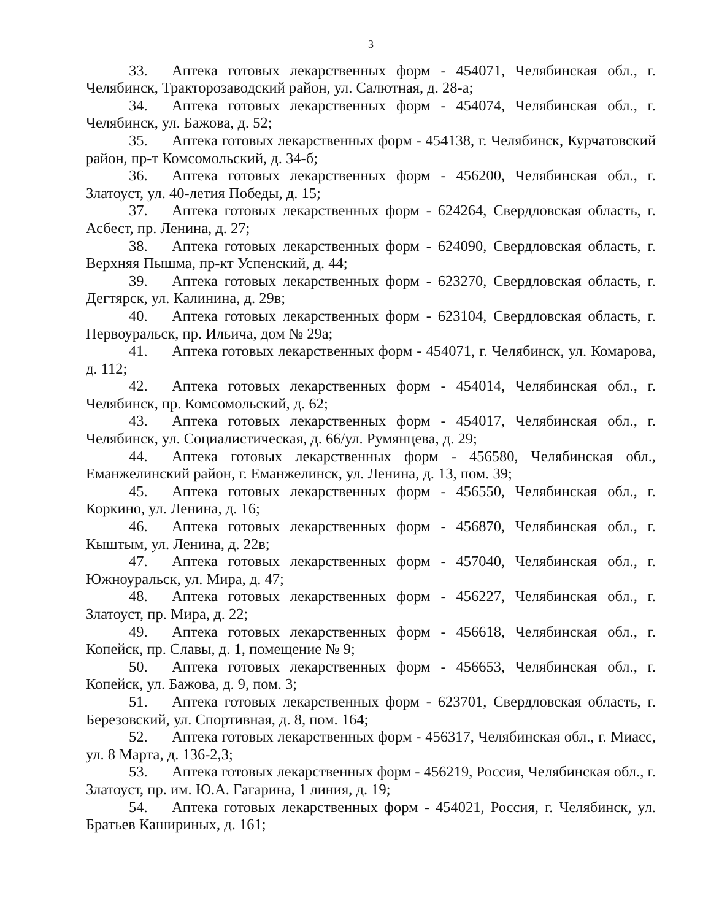3
33. Аптека готовых лекарственных форм - 454071, Челябинская обл., г. Челябинск, Тракторозаводский район, ул. Салютная, д. 28-а;
34. Аптека готовых лекарственных форм - 454074, Челябинская обл., г. Челябинск, ул. Бажова, д. 52;
35. Аптека готовых лекарственных форм - 454138, г. Челябинск, Курчатовский район, пр-т Комсомольский, д. 34-б;
36. Аптека готовых лекарственных форм - 456200, Челябинская обл., г. Златоуст, ул. 40-летия Победы, д. 15;
37. Аптека готовых лекарственных форм - 624264, Свердловская область, г. Асбест, пр. Ленина, д. 27;
38. Аптека готовых лекарственных форм - 624090, Свердловская область, г. Верхняя Пышма, пр-кт Успенский, д. 44;
39. Аптека готовых лекарственных форм - 623270, Свердловская область, г. Дегтярск, ул. Калинина, д. 29в;
40. Аптека готовых лекарственных форм - 623104, Свердловская область, г. Первоуральск, пр. Ильича, дом № 29а;
41. Аптека готовых лекарственных форм - 454071, г. Челябинск, ул. Комарова, д. 112;
42. Аптека готовых лекарственных форм - 454014, Челябинская обл., г. Челябинск, пр. Комсомольский, д. 62;
43. Аптека готовых лекарственных форм - 454017, Челябинская обл., г. Челябинск, ул. Социалистическая, д. 66/ул. Румянцева, д. 29;
44. Аптека готовых лекарственных форм - 456580, Челябинская обл., Еманжелинский район, г. Еманжелинск, ул. Ленина, д. 13, пом. 39;
45. Аптека готовых лекарственных форм - 456550, Челябинская обл., г. Коркино, ул. Ленина, д. 16;
46. Аптека готовых лекарственных форм - 456870, Челябинская обл., г. Кыштым, ул. Ленина, д. 22в;
47. Аптека готовых лекарственных форм - 457040, Челябинская обл., г. Южноуральск, ул. Мира, д. 47;
48. Аптека готовых лекарственных форм - 456227, Челябинская обл., г. Златоуст, пр. Мира, д. 22;
49. Аптека готовых лекарственных форм - 456618, Челябинская обл., г. Копейск, пр. Славы, д. 1, помещение № 9;
50. Аптека готовых лекарственных форм - 456653, Челябинская обл., г. Копейск, ул. Бажова, д. 9, пом. 3;
51. Аптека готовых лекарственных форм - 623701, Свердловская область, г. Березовский, ул. Спортивная, д. 8, пом. 164;
52. Аптека готовых лекарственных форм - 456317, Челябинская обл., г. Миасс, ул. 8 Марта, д. 136-2,3;
53. Аптека готовых лекарственных форм - 456219, Россия, Челябинская обл., г. Златоуст, пр. им. Ю.А. Гагарина, 1 линия, д. 19;
54. Аптека готовых лекарственных форм - 454021, Россия, г. Челябинск, ул. Братьев Кашириных, д. 161;